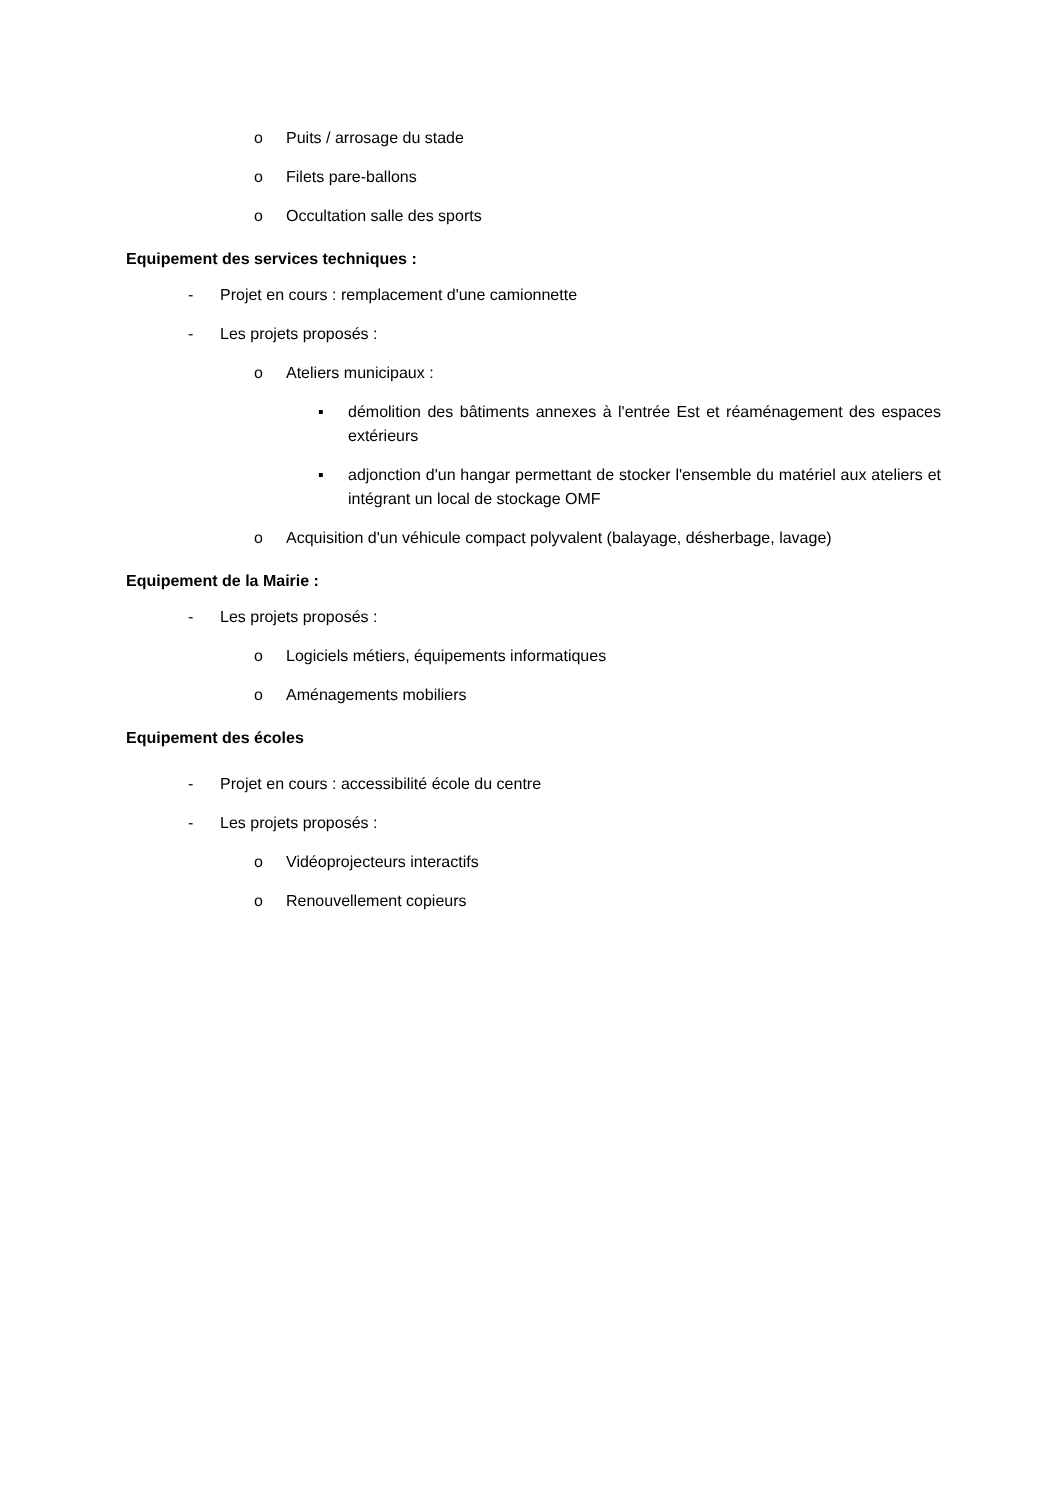o Puits / arrosage du stade
o Filets pare-ballons
o Occultation salle des sports
Equipement des services techniques :
- Projet en cours : remplacement d'une camionnette
- Les projets proposés :
o Ateliers municipaux :
▪ démolition des bâtiments annexes à l'entrée Est et réaménagement des espaces extérieurs
▪ adjonction d'un hangar permettant de stocker l'ensemble du matériel aux ateliers et intégrant un local de stockage OMF
o Acquisition d'un véhicule compact polyvalent (balayage, désherbage, lavage)
Equipement de la Mairie :
- Les projets proposés :
o Logiciels métiers, équipements informatiques
o Aménagements mobiliers
Equipement des écoles
- Projet en cours : accessibilité école du centre
- Les projets proposés :
o Vidéoprojecteurs interactifs
o Renouvellement copieurs